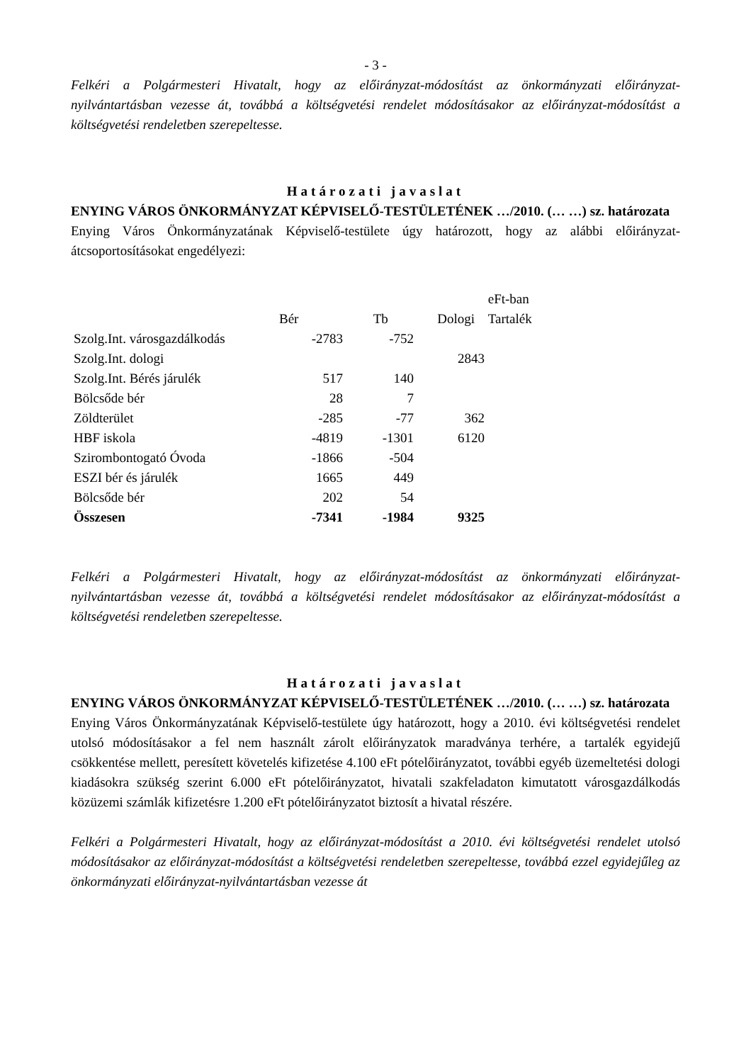- 3 -
Felkéri a Polgármesteri Hivatalt, hogy az előirányzat-módosítást az önkormányzati előirányzat-nyilvántartásban vezesse át, továbbá a költségvetési rendelet módosításakor az előirányzat-módosítást a költségvetési rendeletben szerepeltesse.
Határozati javaslat
ENYING VÁROS ÖNKORMÁNYZAT KÉPVISELŐ-TESTÜLETÉNEK …/2010. (… …) sz. határozata
Enying Város Önkormányzatának Képviselő-testülete úgy határozott, hogy az alábbi előirányzat-átcsoportosításokat engedélyezi:
| | | | | eFt-ban |
| | Bér | Tb | Dologi | Tartalék |
| Szolg.Int. városgazdálkodás | -2783 | -752 | | |
| Szolg.Int. dologi | | | 2843 | |
| Szolg.Int. Bérés járulék | 517 | 140 | | |
| Bölcsőde bér | 28 | 7 | | |
| Zöldterület | -285 | -77 | 362 | |
| HBF iskola | -4819 | -1301 | 6120 | |
| Szirombontogató Óvoda | -1866 | -504 | | |
| ESZI bér és járulék | 1665 | 449 | | |
| Bölcsőde bér | 202 | 54 | | |
| Összesen | -7341 | -1984 | 9325 | |
Felkéri a Polgármesteri Hivatalt, hogy az előirányzat-módosítást az önkormányzati előirányzat-nyilvántartásban vezesse át, továbbá a költségvetési rendelet módosításakor az előirányzat-módosítást a költségvetési rendeletben szerepeltesse.
Határozati javaslat
ENYING VÁROS ÖNKORMÁNYZAT KÉPVISELŐ-TESTÜLETÉNEK …/2010. (… …) sz. határozata
Enying Város Önkormányzatának Képviselő-testülete úgy határozott, hogy a 2010. évi költségvetési rendelet utolsó módosításakor a fel nem használt zárolt előirányzatok maradványa terhére, a tartalék egyidejű csökkentése mellett, peresített követelés kifizetése 4.100 eFt pótelőirányzatot, további egyéb üzemeltetési dologi kiadásokra szükség szerint 6.000 eFt pótelőirányzatot, hivatali szakfeladaton kimutatott városgazdálkodás közüzemi számlák kifizetésre 1.200 eFt pótelőirányzatot biztosít a hivatal részére.
Felkéri a Polgármesteri Hivatalt, hogy az előirányzat-módosítást a 2010. évi költségvetési rendelet utolsó módosításakor az előirányzat-módosítást a költségvetési rendeletben szerepeltesse, továbbá ezzel egyidejűleg az önkormányzati előirányzat-nyilvántartásban vezesse át